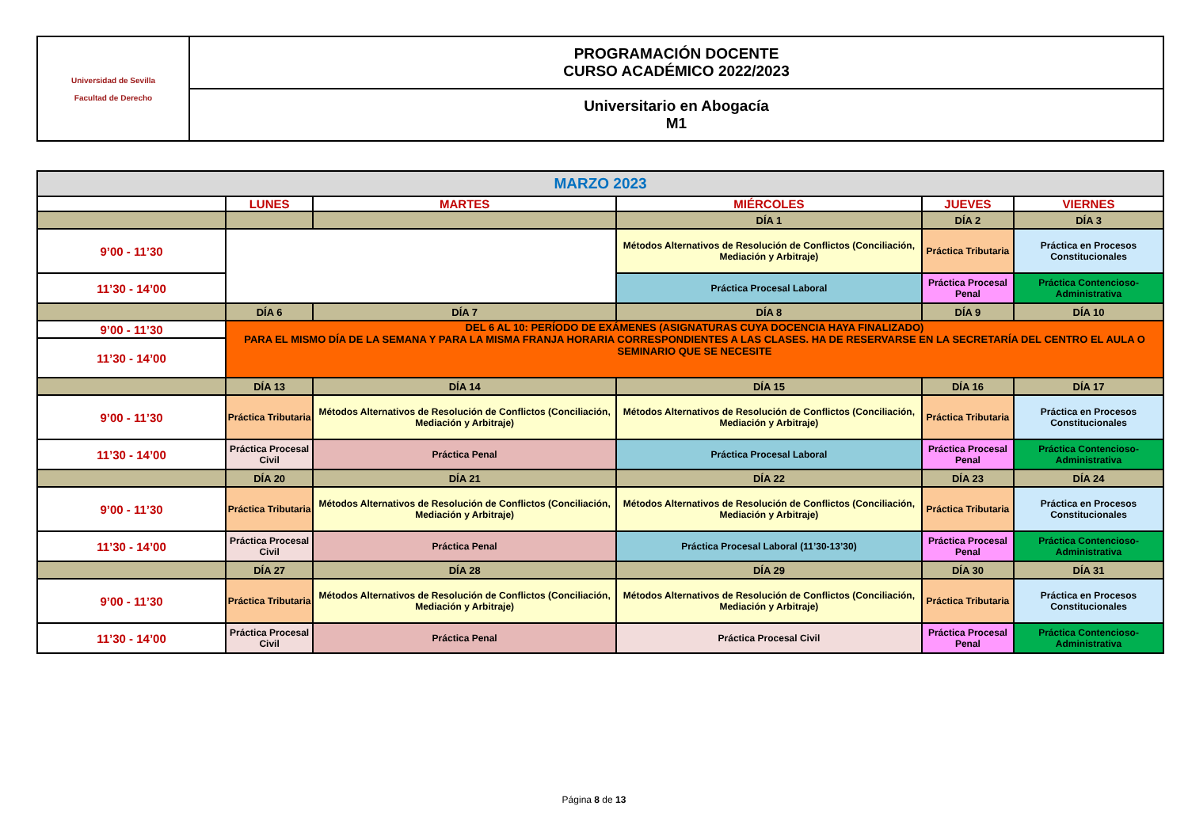| Universidad de Sevilla Facultad de Derecho | PROGRAMACIÓN DOCENTE CURSO ACADÉMICO 2022/2023 |
| | Universitario en Abogacía M1 |
| MARZO 2023 | | | | | |
| | LUNES | MARTES | MIÉRCOLES | JUEVES | VIERNES |
| | | | DÍA 1 | DÍA 2 | DÍA 3 |
| 9’00 - 11’30 | | | Métodos Alternativos de Resolución de Conflictos (Conciliación, Mediación y Arbitraje) | Práctica Tributaria | Práctica en Procesos Constitucionales |
| 11’30 - 14’00 | | | Práctica Procesal Laboral | Práctica Procesal Penal | Práctica Contencioso-Administrativa |
| | DÍA 6 | DÍA 7 | DÍA 8 | DÍA 9 | DÍA 10 |
| 9’00 - 11’30 | DEL 6 AL 10: PERÍODO DE EXÁMENES (ASIGNATURAS CUYA DOCENCIA HAYA FINALIZADO) PARA EL MISMO DÍA DE LA SEMANA Y PARA LA MISMA FRANJA HORARIA CORRESPONDIENTES A LAS CLASES. HA DE RESERVARSE EN LA SECRETARÍA DEL CENTRO EL AULA O SEMINARIO QUE SE NECESITE | | | | |
| 11’30 - 14’00 | | | | | |
| | DÍA 13 | DÍA 14 | DÍA 15 | DÍA 16 | DÍA 17 |
| 9’00 - 11’30 | Práctica Tributaria | Métodos Alternativos de Resolución de Conflictos (Conciliación, Mediación y Arbitraje) | Métodos Alternativos de Resolución de Conflictos (Conciliación, Mediación y Arbitraje) | Práctica Tributaria | Práctica en Procesos Constitucionales |
| 11’30 - 14’00 | Práctica Procesal Civil | Práctica Penal | Práctica Procesal Laboral | Práctica Procesal Penal | Práctica Contencioso-Administrativa |
| | DÍA 20 | DÍA 21 | DÍA 22 | DÍA 23 | DÍA 24 |
| 9’00 - 11’30 | Práctica Tributaria | Métodos Alternativos de Resolución de Conflictos (Conciliación, Mediación y Arbitraje) | Métodos Alternativos de Resolución de Conflictos (Conciliación, Mediación y Arbitraje) | Práctica Tributaria | Práctica en Procesos Constitucionales |
| 11’30 - 14’00 | Práctica Procesal Civil | Práctica Penal | Práctica Procesal Laboral (11’30-13’30) | Práctica Procesal Penal | Práctica Contencioso-Administrativa |
| | DÍA 27 | DÍA 28 | DÍA 29 | DÍA 30 | DÍA 31 |
| 9’00 - 11’30 | Práctica Tributaria | Métodos Alternativos de Resolución de Conflictos (Conciliación, Mediación y Arbitraje) | Métodos Alternativos de Resolución de Conflictos (Conciliación, Mediación y Arbitraje) | Práctica Tributaria | Práctica en Procesos Constitucionales |
| 11’30 - 14’00 | Práctica Procesal Civil | Práctica Penal | Práctica Procesal Civil | Práctica Procesal Penal | Práctica Contencioso-Administrativa |
Página 8 de 13